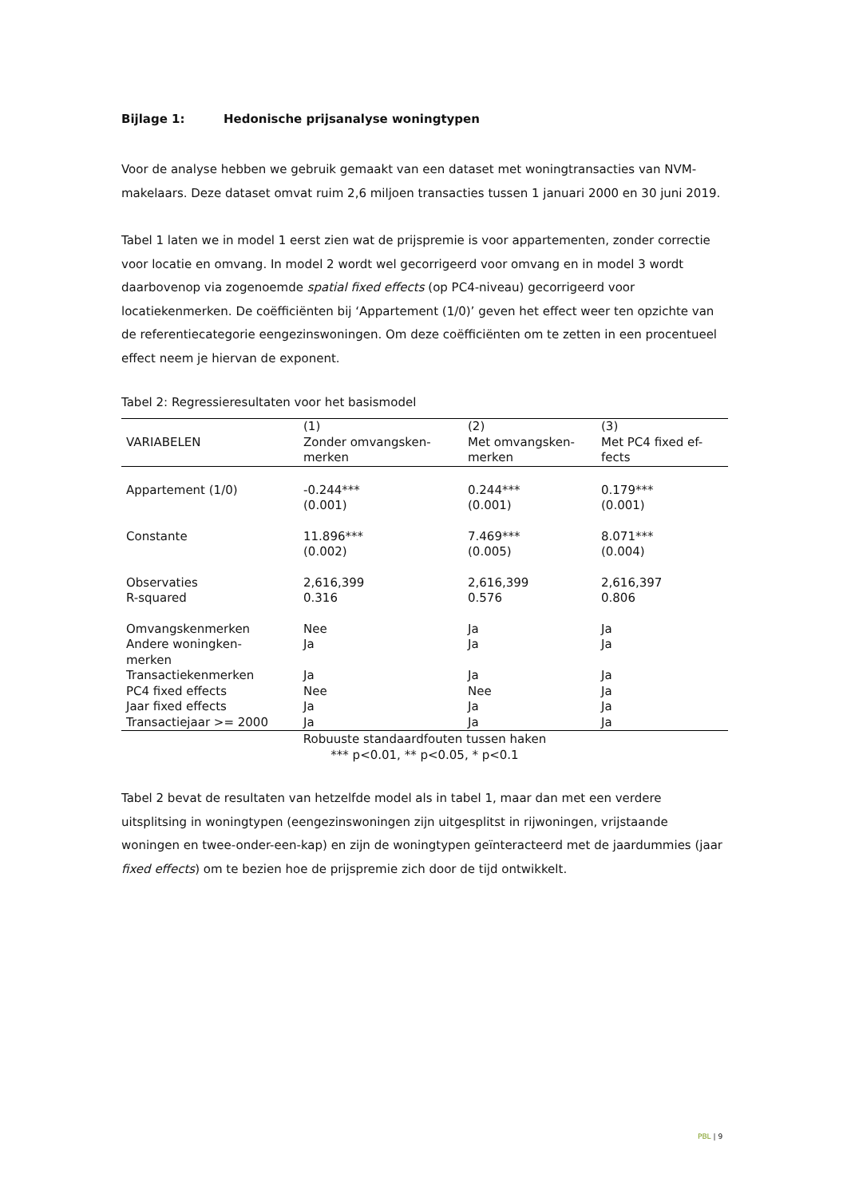Bijlage 1: Hedonische prijsanalyse woningtypen
Voor de analyse hebben we gebruik gemaakt van een dataset met woningtransacties van NVM-makelaars. Deze dataset omvat ruim 2,6 miljoen transacties tussen 1 januari 2000 en 30 juni 2019.
Tabel 1 laten we in model 1 eerst zien wat de prijspremie is voor appartementen, zonder correctie voor locatie en omvang. In model 2 wordt wel gecorrigeerd voor omvang en in model 3 wordt daarbovenop via zogenoemde spatial fixed effects (op PC4-niveau) gecorrigeerd voor locatiekenmerken. De coëfficiënten bij ‘Appartement (1/0)’ geven het effect weer ten opzichte van de referentiecategorie eengezinswoningen. Om deze coëfficiënten om te zetten in een procentueel effect neem je hiervan de exponent.
Tabel 2: Regressieresultaten voor het basismodel
| VARIABELEN | (1) Zonder omvangsken- merken | (2) Met omvangsken- merken | (3) Met PC4 fixed ef- fects |
| --- | --- | --- | --- |
| Appartement (1/0) | -0.244*** (0.001) | 0.244*** (0.001) | 0.179*** (0.001) |
| Constante | 11.896*** (0.002) | 7.469*** (0.005) | 8.071*** (0.004) |
| Observaties | 2,616,399 | 2,616,399 | 2,616,397 |
| R-squared | 0.316 | 0.576 | 0.806 |
| Omvangskenmerken | Nee | Ja | Ja |
| Andere woningken- merken | Ja | Ja | Ja |
| Transactiekenmerken | Ja | Ja | Ja |
| PC4 fixed effects | Nee | Nee | Ja |
| Jaar fixed effects | Ja | Ja | Ja |
| Transactiejaar >= 2000 | Ja | Ja | Ja |
Robuuste standaardfouten tussen haken
*** p<0.01, ** p<0.05, * p<0.1
Tabel 2 bevat de resultaten van hetzelfde model als in tabel 1, maar dan met een verdere uitsplitsing in woningtypen (eengezinswoningen zijn uitgesplitst in rijwoningen, vrijstaande woningen en twee-onder-een-kap) en zijn de woningtypen geïnteracteerd met de jaardummies (jaar fixed effects) om te bezien hoe de prijspremie zich door de tijd ontwikkelt.
PBL | 9